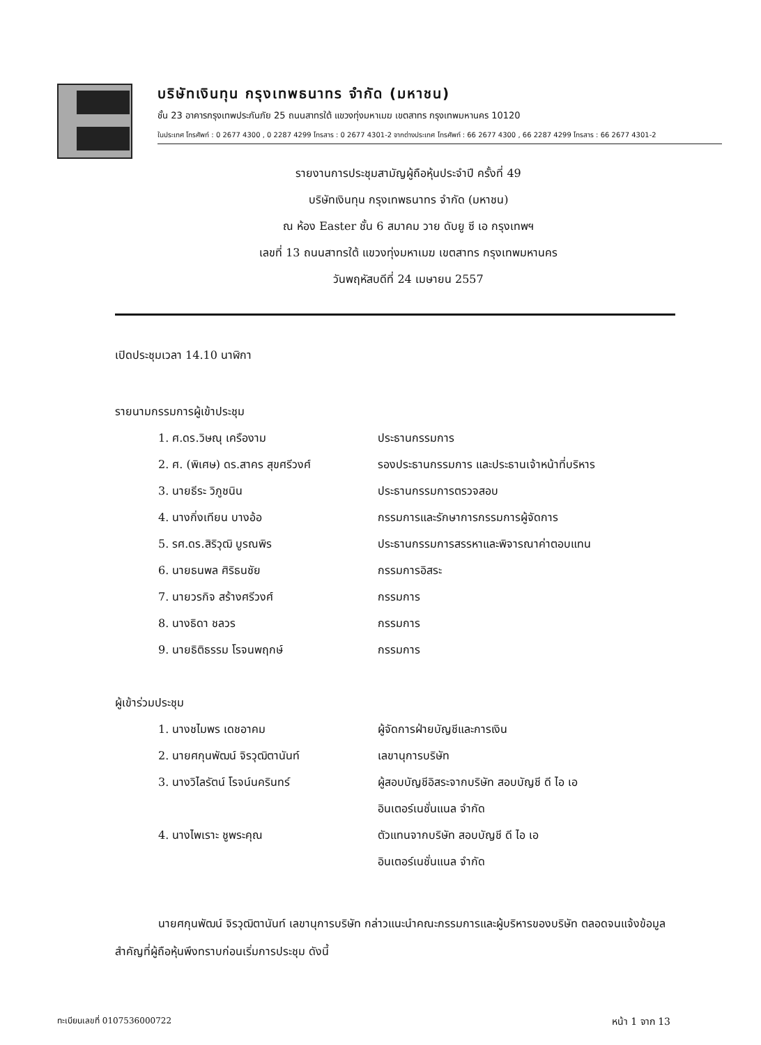บริษัทเงินทุน กรุงเทพธนาทร จำกัด (มหาชน)
ชั้น 23 อาคารกรุงเทพประกันภัย 25 ถนนสาทรใต้ แขวงทุ่งมหาเมฆ เขตสาทร กรุงเทพมหานคร 10120
ในประเทศ โทรศัพท์ : 0 2677 4300 , 0 2287 4299 โทรสาร : 0 2677 4301-2 จากต่างประเทศ โทรศัพท์ : 66 2677 4300 , 66 2287 4299 โทรสาร : 66 2677 4301-2
รายงานการประชุมสามัญผู้ถือหุ้นประจำปี ครั้งที่ 49
บริษัทเงินทุน กรุงเทพธนาทร จำกัด (มหาชน)
ณ ห้อง Easter ชั้น 6 สมาคม วาย ดับยู ซี เอ กรุงเทพฯ
เลขที่ 13 ถนนสาทรใต้ แขวงทุ่งมหาเมฆ เขตสาทร กรุงเทพมหานคร
วันพฤหัสบดีที่ 24 เมษายน 2557
เปิดประชุมเวลา 14.10 นาฬิกา
รายนามกรรมการผู้เข้าประชุม
1. ศ.ดร.วิษณุ เครืองาม ประธานกรรมการ
2. ศ. (พิเศษ) ดร.สาคร สุขศรีวงศ์ รองประธานกรรมการ และประธานเจ้าหน้าที่บริหาร
3. นายธีระ วิภูชนิน ประธานกรรมการตรวจสอบ
4. นางกิ่งเทียน บางอ้อ กรรมการและรักษาการกรรมการผู้จัดการ
5. รศ.ดร.สิริวุฒิ บูรณพิร ประธานกรรมการสรรหาและพิจารณาค่าตอบแทน
6. นายธนพล ศิริธนชัย กรรมการอิสระ
7. นายวรกิจ สร้างศรีวงศ์ กรรมการ
8. นางธิดา ชลวร กรรมการ
9. นายธิติธรรม โรจนพฤกษ์ กรรมการ
ผู้เข้าร่วมประชุม
1. นางชไมพร เดชอาคม ผู้จัดการฝ่ายบัญชีและการเงิน
2. นายศกุนพัฒน์ จิรวุฒิตานันท์ เลขานุการบริษัท
3. นางวิไลรัตน์ โรจน์นครินทร์ ผู้สอบบัญชีอิสระจากบริษัท สอบบัญชี ดี ไอ เอ
อินเตอร์เนชั่นแนล จำกัด
4. นางไพเราะ ชูพระคุณ ตัวแทนจากบริษัท สอบบัญชี ดี ไอ เอ
อินเตอร์เนชั่นแนล จำกัด
นายศกุนพัฒน์ จิรวุฒิตานันท์ เลขานุการบริษัท กล่าวแนะนำคณะกรรมการและผู้บริหารของบริษัท ตลอดจนแจ้งข้อมูลสำคัญที่ผู้ถือหุ้นพึงทราบก่อนเริ่มการประชุม ดังนี้
ทะเบียนเลขที่ 0107536000722 หน้า 1 จาก 13